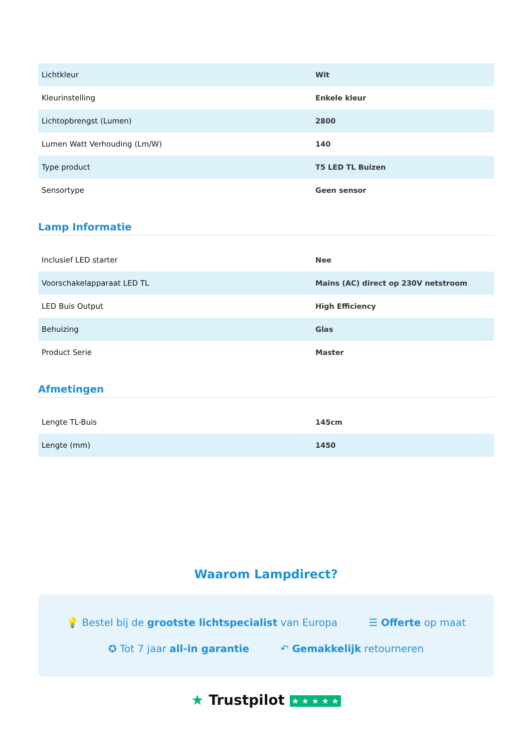| Lichtkleur | Wit |
| Kleurinstelling | Enkele kleur |
| Lichtopbrengst (Lumen) | 2800 |
| Lumen Watt Verhouding (Lm/W) | 140 |
| Type product | T5 LED TL Buizen |
| Sensortype | Geen sensor |
Lamp Informatie
| Inclusief LED starter | Nee |
| Voorschakelapparaat LED TL | Mains (AC) direct op 230V netstroom |
| LED Buis Output | High Efficiency |
| Behuizing | Glas |
| Product Serie | Master |
Afmetingen
| Lengte TL-Buis | 145cm |
| Lengte (mm) | 1450 |
Waarom Lampdirect?
💡 Bestel bij de grootste lichtspecialist van Europa ☰ Offerte op maat
✪ Tot 7 jaar all-in garantie ↶ Gemakkelijk retourneren
★ Trustpilot ★ ★ ★ ★ ★